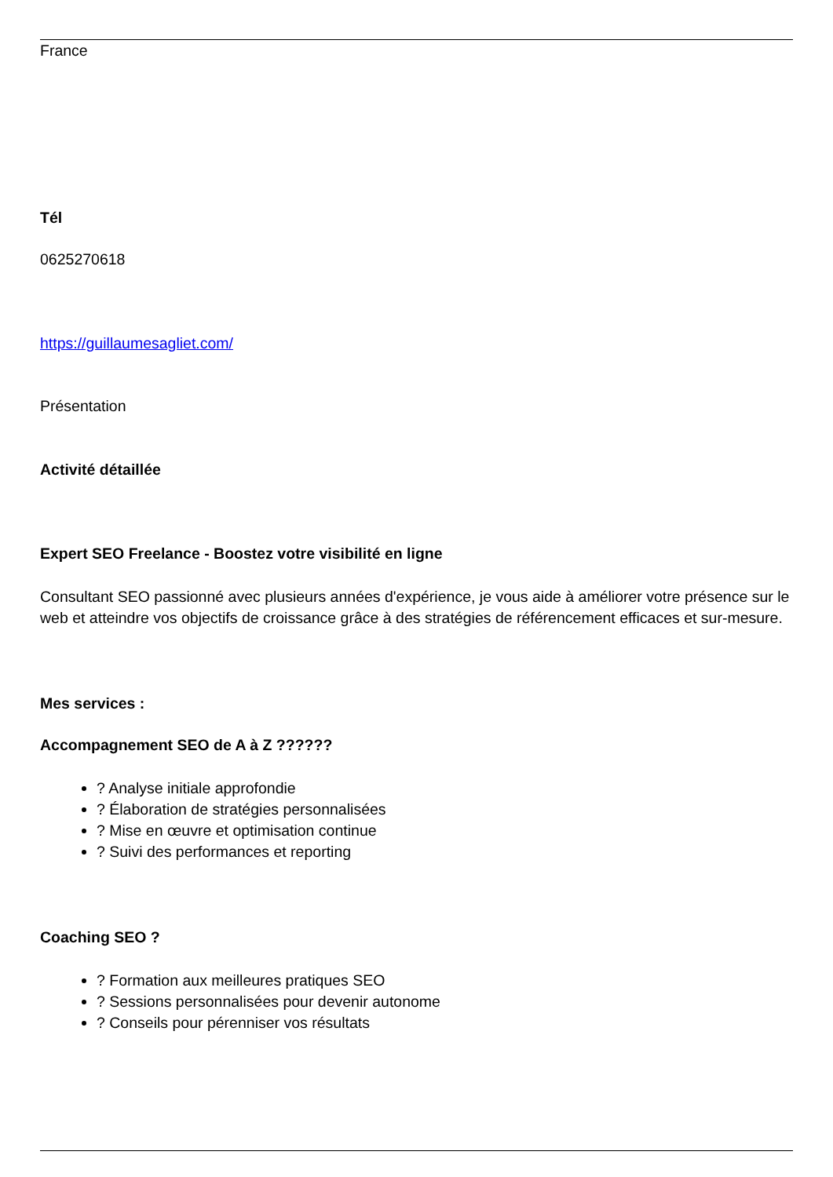France
Tél
0625270618
https://guillaumesagliet.com/
Présentation
Activité détaillée
Expert SEO Freelance - Boostez votre visibilité en ligne
Consultant SEO passionné avec plusieurs années d'expérience, je vous aide à améliorer votre présence sur le web et atteindre vos objectifs de croissance grâce à des stratégies de référencement efficaces et sur-mesure.
Mes services :
Accompagnement SEO de A à Z ??????
? Analyse initiale approfondie
? Élaboration de stratégies personnalisées
? Mise en œuvre et optimisation continue
? Suivi des performances et reporting
Coaching SEO ?
? Formation aux meilleures pratiques SEO
? Sessions personnalisées pour devenir autonome
? Conseils pour pérenniser vos résultats